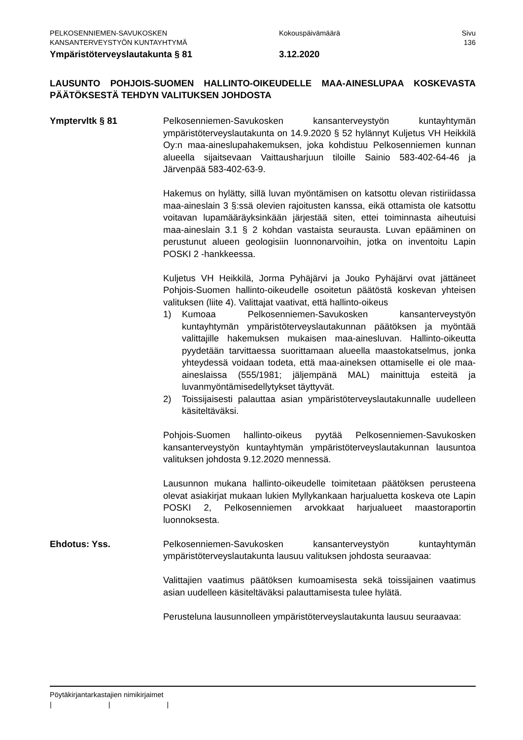PELKOSENNIEMEN-SAVUKOSKEN
KANSANTERVEYSTYÖN KUNTAYHTYMÄ
Kokouspäivämäärä Sivu
136
Ympäristöterveyslautakunta § 81 3.12.2020
LAUSUNTO POHJOIS-SUOMEN HALLINTO-OIKEUDELLE MAA-AINESLUPAA KOSKEVASTA PÄÄTÖKSESTÄ TEHDYN VALITUKSEN JOHDOSTA
Ymptervltk § 81 Pelkosenniemen-Savukosken kansanterveystyön kuntayhtymän ympäristöterveyslautakunta on 14.9.2020 § 52 hylännyt Kuljetus VH Heikkilä Oy:n maa-aineslupahakemuksen, joka kohdistuu Pelkosenniemen kunnan alueella sijaitsevaan Vaittausharjuun tiloille Sainio 583-402-64-46 ja Järvenpää 583-402-63-9.
Hakemus on hylätty, sillä luvan myöntämisen on katsottu olevan ristiriidassa maa-aineslain 3 §:ssä olevien rajoitusten kanssa, eikä ottamista ole katsottu voitavan lupamääräyksinkään järjestää siten, ettei toiminnasta aiheutuisi maa-aineslain 3.1 § 2 kohdan vastaista seurausta. Luvan epääminen on perustunut alueen geologisiin luonnonarvoihin, jotka on inventoitu Lapin POSKI 2 -hankkeessa.
Kuljetus VH Heikkilä, Jorma Pyhäjärvi ja Jouko Pyhäjärvi ovat jättäneet Pohjois-Suomen hallinto-oikeudelle osoitetun päätöstä koskevan yhteisen valituksen (liite 4). Valittajat vaativat, että hallinto-oikeus
1) Kumoaa Pelkosenniemen-Savukosken kansanterveystyön kuntayhtymän ympäristöterveyslautakunnan päätöksen ja myöntää valittajille hakemuksen mukaisen maa-aines­luvan. Hallinto-oikeutta pyydetään tarvittaessa suorittamaan alueella maastokatselmus, jonka yhteydessä voidaan todeta, että maa-aineksen ottamiselle ei ole maa-aineslaissa (555/1981; jäljempänä MAL) mainittuja esteitä ja luvanmyöntämisedellytykset täyttyvät.
2) Toissijaisesti palauttaa asian ympäristöterveyslautakunnalle uudelleen käsiteltäväksi.
Pohjois-Suomen hallinto-oikeus pyytää Pelkosenniemen-Savukosken kansanterveystyön kuntayhtymän ympäristöterveyslautakunnan lausuntoa valituksen johdosta 9.12.2020 mennessä.
Lausunnon mukana hallinto-oikeudelle toimitetaan päätöksen perusteena olevat asiakirjat mukaan lukien Myllykankaan harjualuetta koskeva ote Lapin POSKI 2, Pelkosenniemen arvokkaat harjualueet maastoraportin luonnoksesta.
Ehdotus: Yss. Pelkosenniemen-Savukosken kansanterveystyön kuntayhtymän ympäristöterveyslautakunta lausuu valituksen johdosta seuraavaa:
Valittajien vaatimus päätöksen kumoamisesta sekä toissijainen vaatimus asian uudelleen käsiteltäväksi palauttamisesta tulee hylätä.
Perusteluna lausunnolleen ympäristöterveyslautakunta lausuu seuraavaa:
Pöytäkirjantarkastajien nimikirjaimet
| | |